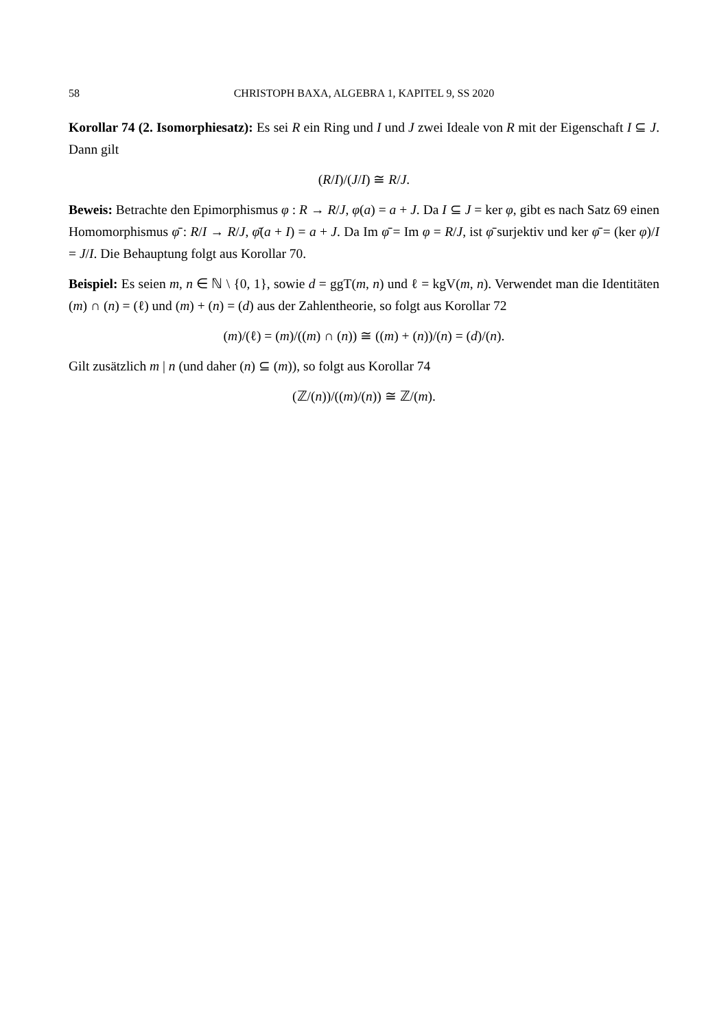58 CHRISTOPH BAXA, ALGEBRA 1, KAPITEL 9, SS 2020
Korollar 74 (2. Isomorphiesatz): Es sei R ein Ring und I und J zwei Ideale von R mit der Eigenschaft I ⊆ J. Dann gilt
(R/I)/(J/I) ≅ R/J.
Beweis: Betrachte den Epimorphismus φ : R → R/J, φ(a) = a + J. Da I ⊆ J = ker φ, gibt es nach Satz 69 einen Homomorphismus φ̄ : R/I → R/J, φ̄(a + I) = a + J. Da Im φ̄ = Im φ = R/J, ist φ̄ surjektiv und ker φ̄ = (ker φ)/I = J/I. Die Behauptung folgt aus Korollar 70.
Beispiel: Es seien m, n ∈ ℕ \ {0, 1}, sowie d = ggT(m, n) und ℓ = kgV(m, n). Verwendet man die Identitäten (m) ∩ (n) = (ℓ) und (m) + (n) = (d) aus der Zahlentheorie, so folgt aus Korollar 72
(m)/(ℓ) = (m)/((m) ∩ (n)) ≅ ((m) + (n))/(n) = (d)/(n).
Gilt zusätzlich m | n (und daher (n) ⊆ (m)), so folgt aus Korollar 74
(ℤ/(n))/((m)/(n)) ≅ ℤ/(m).